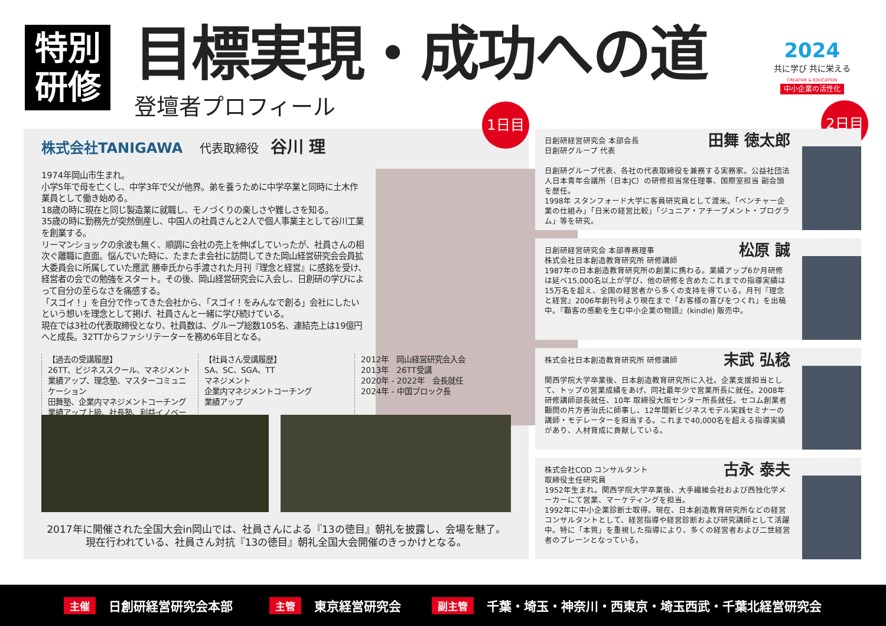特別
研修
目標実現・成功への道
登壇者プロフィール
2024
共に学び 共に栄える
CREATIVE & EDUCATION
中小企業の活性化
1日目
株式会社TANIGAWA 代表取締役　谷川 理
1974年岡山市生まれ。
小学5年で母を亡くし、中学3年で父が他界。弟を養うために中学卒業と同時に土木作業員として働き始める。
18歳の時に現在と同じ製造業に就職し、モノづくりの楽しさや難しさを知る。
35歳の時に勤務先が突然倒産し、中国人の社員さんと2人で個人事業主として谷川工業を創業する。
リーマンショックの余波も無く、順調に会社の売上を伸ばしていったが、社員さんの相次ぐ離職に直面。悩んでいた時に、たまたま会社に訪問してきた岡山経営研究会会員拡大委員会に所属していた應武 勝幸氏から手渡された月刊『理念と経営』に感銘を受け、経営者の会での勉強をスタート。その後、岡山経営研究会に入会し、日創研の学びによって自分の至らなさを痛感する。
「スゴイ！」を自分で作ってきた会社から、「スゴイ！をみんなで創る」会社にしたいという想いを理念として掲げ、社員さんと一緒に学び続けている。
現在では3社の代表取締役となり、社員数は、グループ総数105名、連結売上は19億円へと成長。32TTからファシリテーターを務め6年目となる。
【過去の受講履歴】
26TT、ビジネススクール、マネジメント
業績アップ、理念塾、マスターコミュニケーション
田舞塾、企業内マネジメントコーチング
業績アップ上級、社長塾、利益イノベーション
【社員さん受講履歴】
SA、SC、SGA、TT
マネジメント
企業内マネジメントコーチング
業績アップ
2012年　岡山経営研究会入会
2013年　26TT受講
2020年 - 2022年　会長就任
2024年 - 中国ブロック長
2017年に開催された全国大会in岡山では、社員さんによる『13の徳目』朝礼を披露し、会場を魅了。
現在行われている、社員さん対抗『13の徳目』朝礼全国大会開催のきっかけとなる。
2日目
田舞 徳太郎
日創研経営研究会 本部会長
日創研グループ 代表
日創研グループ代表、各社の代表取締役を兼務する実務家。公益社団法人日本青年会議所（日本JC）の研修担当常任理事、国際室担当 副会頭を歴任。
1998年 スタンフォード大学に客員研究員として渡米。「ベンチャー企業の仕組み」「日米の経営比較」「ジュニア・アチーブメント・プログラム」等を研究。
松原 誠
日創研経営研究会 本部専務理事
株式会社日本創造教育研究所 研修講師
1987年の日本創造教育研究所の創業に携わる。業績アップ6か月研修は延べ15,000名以上が学び、他の研修を含めたこれまでの指導実績は15万名を超え、全国の経営者から多くの支持を得ている。月刊『理念と経営』2006年創刊号より現在まで「お客様の喜びをつくれ」を出稿中。『顧客の感動を生む中小企業の物語』(kindle) 販売中。
末武 弘稔
株式会社日本創造教育研究所 研修講師
関西学院大学卒業後、日本創造教育研究所に入社。企業支援担当として、トップの営業成績をあげ、同社最年少で営業所長に就任。2008年 研修講師部長就任、10年 取締役大阪センター所長就任。セコム創業者顧問の片方善治氏に師事し、12年間新ビジネスモデル実践セミナーの講師・モデレーターを担当する。これまで40,000名を超える指導実績があり、人材育成に貢献している。
古永 泰夫
株式会社COD コンサルタント
取締役主任研究員
1952年生まれ。関西学院大学卒業後、大手繊維会社および西独化学メーカーにて営業、マーケティングを担当。
1992年に中小企業診断士取得。現在、日本創造教育研究所などの経営コンサルタントとして、経営指導や経営診断および研究講師として活躍中。特に「本質」を重視した指導により、多くの経営者および二世経営者のブレーンとなっている。
主催 日創研経営研究会本部 主管 東京経営研究会 副主管 千葉・埼玉・神奈川・西東京・埼玉西武・千葉北経営研究会